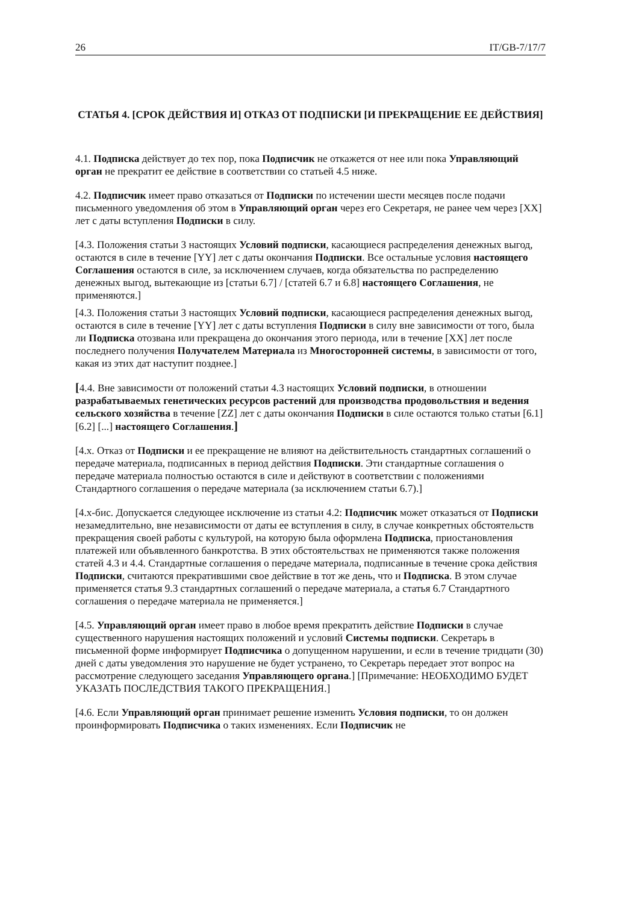26 IT/GB-7/17/7
СТАТЬЯ 4. [СРОК ДЕЙСТВИЯ И] ОТКАЗ ОТ ПОДПИСКИ [И ПРЕКРАЩЕНИЕ ЕЕ ДЕЙСТВИЯ]
4.1. Подписка действует до тех пор, пока Подписчик не откажется от нее или пока Управляющий орган не прекратит ее действие в соответствии со статьей 4.5 ниже.
4.2. Подписчик имеет право отказаться от Подписки по истечении шести месяцев после подачи письменного уведомления об этом в Управляющий орган через его Секретаря, не ранее чем через [XX] лет с даты вступления Подписки в силу.
[4.3. Положения статьи 3 настоящих Условий подписки, касающиеся распределения денежных выгод, остаются в силе в течение [YY] лет с даты окончания Подписки. Все остальные условия настоящего Соглашения остаются в силе, за исключением случаев, когда обязательства по распределению денежных выгод, вытекающие из [статьи 6.7] / [статей 6.7 и 6.8] настоящего Соглашения, не применяются.]
[4.3. Положения статьи 3 настоящих Условий подписки, касающиеся распределения денежных выгод, остаются в силе в течение [YY] лет с даты вступления Подписки в силу вне зависимости от того, была ли Подписка отозвана или прекращена до окончания этого периода, или в течение [XX] лет после последнего получения Получателем Материала из Многосторонней системы, в зависимости от того, какая из этих дат наступит позднее.]
[4.4. Вне зависимости от положений статьи 4.3 настоящих Условий подписки, в отношении разрабатываемых генетических ресурсов растений для производства продовольствия и ведения сельского хозяйства в течение [ZZ] лет с даты окончания Подписки в силе остаются только статьи [6.1] [6.2] [...] настоящего Соглашения.]
[4.x. Отказ от Подписки и ее прекращение не влияют на действительность стандартных соглашений о передаче материала, подписанных в период действия Подписки. Эти стандартные соглашения о передаче материала полностью остаются в силе и действуют в соответствии с положениями Стандартного соглашения о передаче материала (за исключением статьи 6.7).]
[4.x-бис. Допускается следующее исключение из статьи 4.2: Подписчик может отказаться от Подписки незамедлительно, вне независимости от даты ее вступления в силу, в случае конкретных обстоятельств прекращения своей работы с культурой, на которую была оформлена Подписка, приостановления платежей или объявленного банкротства. В этих обстоятельствах не применяются также положения статей 4.3 и 4.4. Стандартные соглашения о передаче материала, подписанные в течение срока действия Подписки, считаются прекратившими свое действие в тот же день, что и Подписка. В этом случае применяется статья 9.3 стандартных соглашений о передаче материала, а статья 6.7 Стандартного соглашения о передаче материала не применяется.]
[4.5. Управляющий орган имеет право в любое время прекратить действие Подписки в случае существенного нарушения настоящих положений и условий Системы подписки. Секретарь в письменной форме информирует Подписчика о допущенном нарушении, и если в течение тридцати (30) дней с даты уведомления это нарушение не будет устранено, то Секретарь передает этот вопрос на рассмотрение следующего заседания Управляющего органа.] [Примечание: НЕОБХОДИМО БУДЕТ УКАЗАТЬ ПОСЛЕДСТВИЯ ТАКОГО ПРЕКРАЩЕНИЯ.]
[4.6. Если Управляющий орган принимает решение изменить Условия подписки, то он должен проинформировать Подписчика о таких изменениях. Если Подписчик не